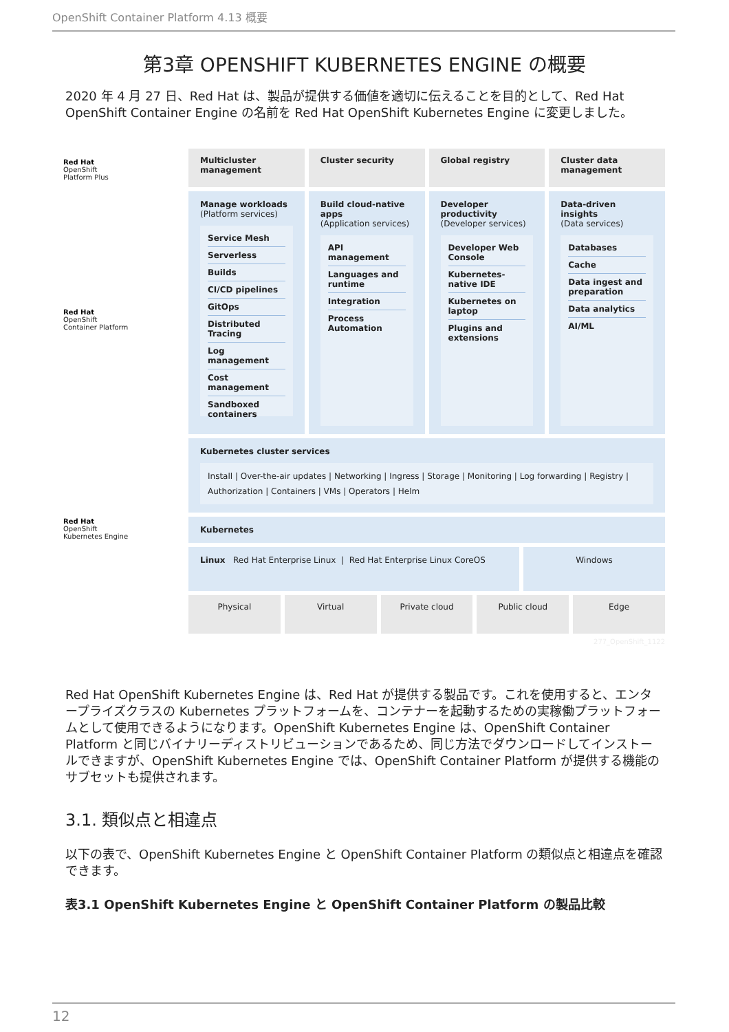OpenShift Container Platform 4.13 概要
第3章 OPENSHIFT KUBERNETES ENGINE の概要
2020 年 4 月 27 日、Red Hat は、製品が提供する価値を適切に伝えることを目的として、Red Hat OpenShift Container Engine の名前を Red Hat OpenShift Kubernetes Engine に変更しました。
Red Hat
OpenShift
Platform Plus
Red Hat
OpenShift
Container Platform
Red Hat
OpenShift
Kubernetes Engine
Multicluster management Cluster security Global registry Cluster data management
Manage workloads
(Platform services)
Service Mesh
Serverless
Builds
CI/CD pipelines
GitOps
Distributed Tracing
Log management
Cost management
Sandboxed containers
Build cloud-native apps
(Application services)
API management
Languages and runtime
Integration
Process Automation
Developer productivity
(Developer services)
Developer Web Console
Kubernetes-native IDE
Kubernetes on laptop
Plugins and extensions
Data-driven insights
(Data services)
Databases
Cache
Data ingest and preparation
Data analytics
AI/ML
Kubernetes cluster services
Install | Over-the-air updates | Networking | Ingress | Storage | Monitoring | Log forwarding | Registry | Authorization | Containers | VMs | Operators | Helm
Kubernetes
Linux Red Hat Enterprise Linux | Red Hat Enterprise Linux CoreOS
Windows
Physical Virtual Private cloud Public cloud Edge
277_OpenShift_1122
Red Hat OpenShift Kubernetes Engine は、Red Hat が提供する製品です。これを使用すると、エンタープライズクラスの Kubernetes プラットフォームを、コンテナーを起動するための実稼働プラットフォームとして使用できるようになります。OpenShift Kubernetes Engine は、OpenShift Container Platform と同じバイナリーディストリビューションであるため、同じ方法でダウンロードしてインストールできますが、OpenShift Kubernetes Engine では、OpenShift Container Platform が提供する機能のサブセットも提供されます。
3.1. 類似点と相違点
以下の表で、OpenShift Kubernetes Engine と OpenShift Container Platform の類似点と相違点を確認できます。
表3.1 OpenShift Kubernetes Engine と OpenShift Container Platform の製品比較
12